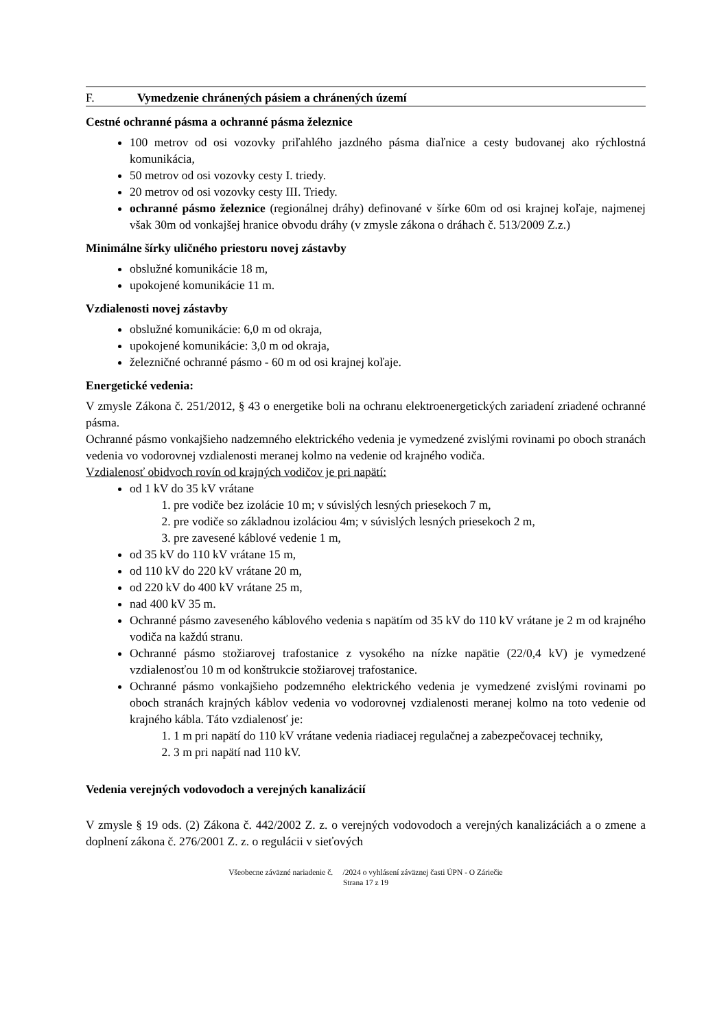F. Vymedzenie chránených pásiem a chránených území
Cestné ochranné pásma a ochranné pásma železnice
100 metrov od osi vozovky priľahlého jazdného pásma diaľnice a cesty budovanej ako rýchlostná komunikácia,
50 metrov od osi vozovky cesty I. triedy.
20 metrov od osi vozovky cesty III. Triedy.
ochranné pásmo železnice (regionálnej dráhy) definované v šírke 60m od osi krajnej koľaje, najmenej však 30m od vonkajšej hranice obvodu dráhy (v zmysle zákona o dráhach č. 513/2009 Z.z.)
Minimálne šírky uličného priestoru novej zástavby
obslužné komunikácie 18 m,
upokojené komunikácie 11 m.
Vzdialenosti novej zástavby
obslužné komunikácie: 6,0 m od okraja,
upokojené komunikácie: 3,0 m od okraja,
železničné ochranné pásmo - 60 m od osi krajnej koľaje.
Energetické vedenia:
V zmysle Zákona č. 251/2012, § 43 o energetike boli na ochranu elektroenergetických zariadení zriadené ochranné pásma.
Ochranné pásmo vonkajšieho nadzemného elektrického vedenia je vymedzené zvislými rovinami po oboch stranách vedenia vo vodorovnej vzdialenosti meranej kolmo na vedenie od krajného vodiča.
Vzdialenosť obidvoch rovín od krajných vodičov je pri napätí:
od 1 kV do 35 kV vrátane
1. pre vodiče bez izolácie 10 m; v súvislých lesných priesekoch 7 m,
2. pre vodiče so základnou izoláciou 4m; v súvislých lesných priesekoch 2 m,
3. pre zavesené káblové vedenie 1 m,
od 35 kV do 110 kV vrátane 15 m,
od 110 kV do 220 kV vrátane 20 m,
od 220 kV do 400 kV vrátane 25 m,
nad 400 kV 35 m.
Ochranné pásmo zaveseného káblového vedenia s napätím od 35 kV do 110 kV vrátane je 2 m od krajného vodiča na každú stranu.
Ochranné pásmo stožiarovej trafostanice z vysokého na nízke napätie (22/0,4 kV) je vymedzené vzdialenosťou 10 m od konštrukcie stožiarovej trafostanice.
Ochranné pásmo vonkajšieho podzemného elektrického vedenia je vymedzené zvislými rovinami po oboch stranách krajných káblov vedenia vo vodorovnej vzdialenosti meranej kolmo na toto vedenie od krajného kábla. Táto vzdialenosť je:
1. 1 m pri napätí do 110 kV vrátane vedenia riadiacej regulačnej a zabezpečovacej techniky,
2. 3 m pri napätí nad 110 kV.
Vedenia verejných vodovodoch a verejných kanalizácií
V zmysle § 19 ods. (2) Zákona č. 442/2002 Z. z. o verejných vodovodoch a verejných kanalizáciách a o zmene a doplnení zákona č. 276/2001 Z. z. o regulácii v sieťových
Všeobecne záväzné nariadenie č. /2024 o vyhlásení záväznej časti ÚPN - O Záriečie
Strana 17 z 19